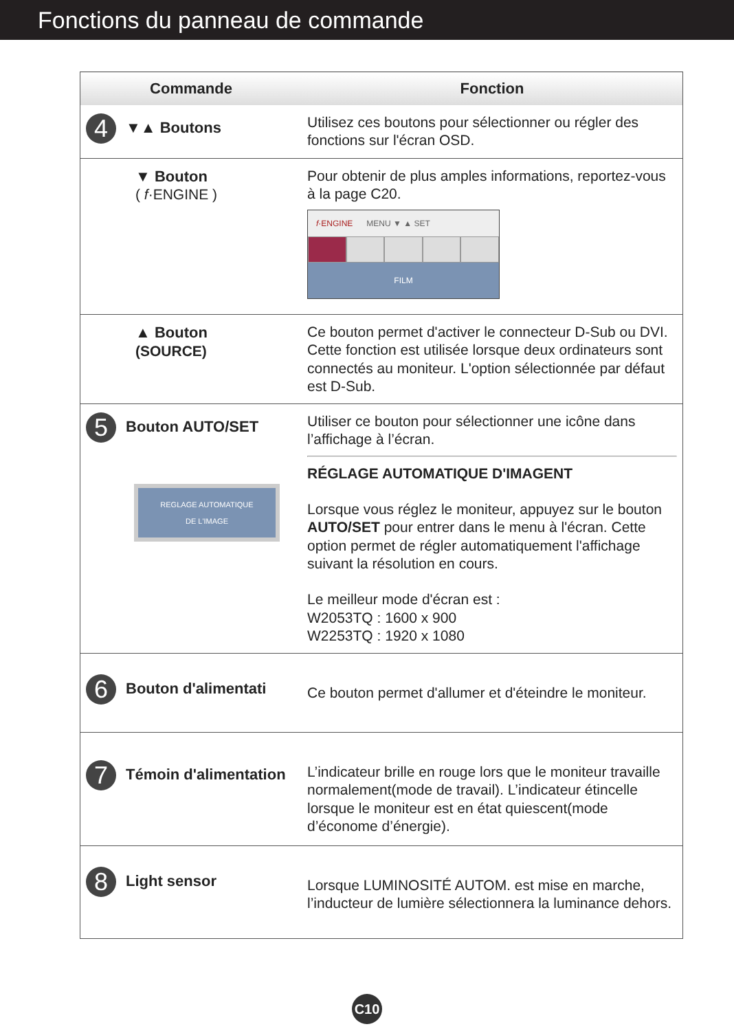Fonctions du panneau de commande
| Commande | Fonction |
| --- | --- |
| 4 ▼▲ Boutons | Utilisez ces boutons pour sélectionner ou régler des fonctions sur l'écran OSD. |
| ▼ Bouton ( f ·ENGINE ) | Pour obtenir de plus amples informations, reportez-vous à la page C20. f ·ENGINE MENU ▼ ▲ SET FILM |
| ▲ Bouton (SOURCE) | Ce bouton permet d'activer le connecteur D-Sub ou DVI. Cette fonction est utilisée lorsque deux ordinateurs sont connectés au moniteur. L'option sélectionnée par défaut est D-Sub. |
| 5 Bouton AUTO/SET REGLAGE AUTOMATIQUE DE L'IMAGE | Utiliser ce bouton pour sélectionner une icône dans l’affichage à l’écran. RÉGLAGE AUTOMATIQUE D'IMAGENT Lorsque vous réglez le moniteur, appuyez sur le bouton AUTO/SET pour entrer dans le menu à l'écran. Cette option permet de régler automatiquement l'affichage suivant la résolution en cours. Le meilleur mode d'écran est : W2053TQ : 1600 x 900 W2253TQ : 1920 x 1080 |
| 6 Bouton d'alimentati | Ce bouton permet d'allumer et d'éteindre le moniteur. |
| 7 Témoin d'alimentation | L’indicateur brille en rouge lors que le moniteur travaille normalement(mode de travail). L’indicateur étincelle lorsque le moniteur est en état quiescent(mode d’économe d’énergie). |
| 8 Light sensor | Lorsque LUMINOSITÉ AUTOM. est mise en marche, l’inducteur de lumière sélectionnera la luminance dehors. |
C10